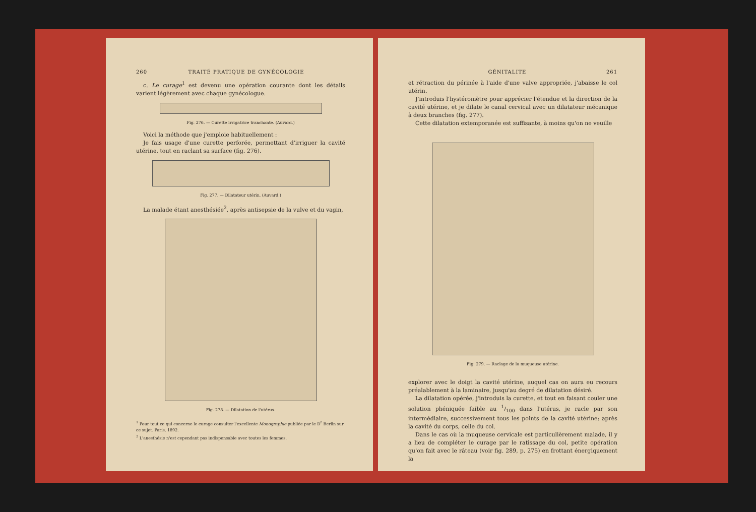260 TRAITÉ PRATIQUE DE GYNÉCOLOGIE
c. Le curage<sup>1</sup> est devenu une opération courante dont les détails varient légèrement avec chaque gynécologue.
Fig. 276. — Curette irrigatrice tranchante. (Auvard.)
Voici la méthode que j'emploie habituellement :
Je fais usage d'une curette perforée, permettant d'irriguer la cavité utérine, tout en raclant sa surface (fig. 276).
Fig. 277. — Dilatateur utérin. (Auvard.)
La malade étant anesthésiée<sup>2</sup>, après antisepsie de la vulve et du vagin,
Fig. 278. — Dilatation de l'utérus.
<sup>1</sup> Pour tout ce qui concerne le curage consulter l'excellente Monographie publiée par le D<sup>r</sup> Berlin sur ce sujet. Paris, 1892.
<sup>2</sup> L'anesthésie n'est cependant pas indispensable avec toutes les femmes.
GÉNITALITE 261
et rétraction du périnée à l'aide d'une valve appropriée, j'abaisse le col utérin.
J'introduis l'hystéromètre pour apprécier l'étendue et la direction de la cavité utérine, et je dilate le canal cervical avec un dilatateur mécanique à deux branches (fig. 277).
Cette dilatation extemporanée est suffisante, à moins qu'on ne veuille
Fig. 279. — Raclage de la muqueuse utérine.
explorer avec le doigt la cavité utérine, auquel cas on aura eu recours préalablement à la laminaire, jusqu'au degré de dilatation désiré.
La dilatation opérée, j'introduis la curette, et tout en faisant couler une solution phéniquée faible au 1/100 dans l'utérus, je racle par son intermédiaire, successivement tous les points de la cavité utérine; après la cavité du corps, celle du col.
Dans le cas où la muqueuse cervicale est particulièrement malade, il y a lieu de compléter le curage par le ratissage du col, petite opération qu'on fait avec le râteau (voir fig. 289, p. 275) en frottant énergiquement la